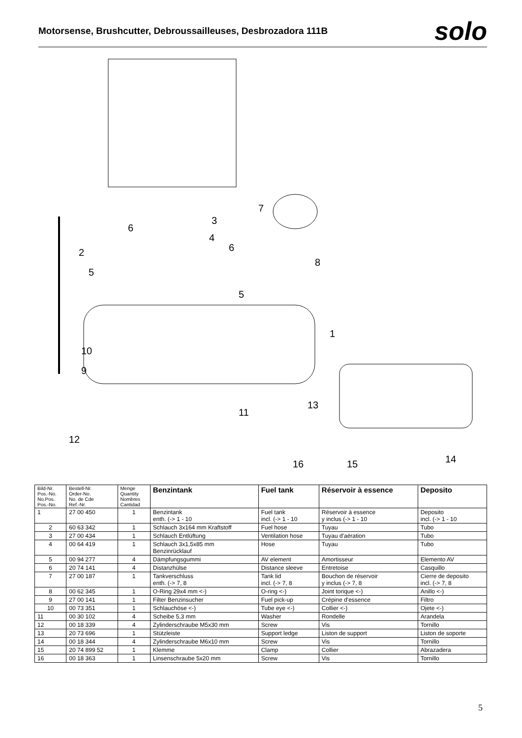Motorsense, Brushcutter, Debroussailleuses, Desbrozadora 111B
solo
7
3
6
4
6
2
8
5
5
1
10
9
13
11
12
14
16
15
| Bild-Nr. Pos.-No. No.Pos. Pos.-No. | Bestell-Nr. Order-No. No. de Cde Ref.-Nr. | Menge Quantity Nombres Cantidad | Benzintank | Fuel tank | Réservoir à essence | Deposito |
| --- | --- | --- | --- | --- | --- | --- |
| 1 | 27 00 450 | 1 | Benzintank enth. (-> 1 - 10 | Fuel tank incl. (-> 1 - 10 | Réservoir à essence y inclus (-> 1 - 10 | Deposito incl. (-> 1 - 10 |
| 2 | 60 63 342 | 1 | Schlauch 3x164 mm Kraftstoff | Fuel hose | Tuyau | Tubo |
| 3 | 27 00 434 | 1 | Schlauch Entlüftung | Ventilation hose | Tuyau d'aération | Tubo |
| 4 | 00 64 419 | 1 | Schlauch 3x1,5x85 mm Benzinrücklauf | Hose | Tuyau | Tubo |
| 5 | 00 94 277 | 4 | Dämpfungsgummi | AV element | Amortisseur | Elemento AV |
| 6 | 20 74 141 | 4 | Distanzhülse | Distance sleeve | Entretoise | Casquillo |
| 7 | 27 00 187 | 1 | Tankverschluss enth. (-> 7, 8 | Tank lid incl. (-> 7, 8 | Bouchon de réservoir y inclus (-> 7, 8 | Cierre de deposito incl. (-> 7, 8 |
| 8 | 00 62 345 | 1 | O-Ring 29x4 mm <-) | O-ring <-) | Joint torique <-) | Anillo <-) |
| 9 | 27 00 141 | 1 | Filter Benzinsucher | Fuel pick-up | Crépine d'essence | Filtro |
| 10 | 00 73 351 | 1 | Schlauchöse <-) | Tube eye <-) | Collier <-) | Ojete <-) |
| 11 | 00 30 102 | 4 | Scheibe 5,3 mm | Washer | Rondelle | Arandela |
| 12 | 00 18 339 | 4 | Zylinderschraube M5x30 mm | Screw | Vis | Tornillo |
| 13 | 20 73 696 | 1 | Stützleiste | Support ledge | Liston de support | Liston de soporte |
| 14 | 00 18 344 | 4 | Zylinderschraube M6x10 mm | Screw | Vis | Tornillo |
| 15 | 20 74 899 52 | 1 | Klemme | Clamp | Collier | Abrazadera |
| 16 | 00 18 363 | 1 | Linsenschraube 5x20 mm | Screw | Vis | Tornillo |
5